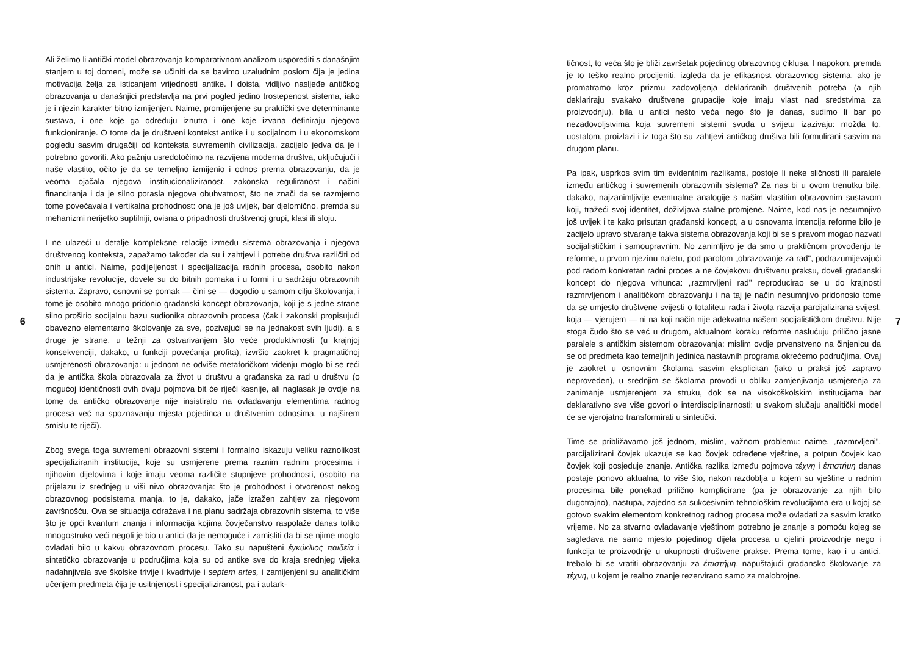6
Ali želimo li antički model obrazovanja komparativnom analizom usporediti s današnjim stanjem u toj domeni, može se učiniti da se bavimo uzaludnim poslom čija je jedina motivacija želja za isticanjem vrijednosti antike. I doista, vidljivo nasljeđe antičkog obrazovanja u današnjici predstavlja na prvi pogled jedino trostepenost sistema, iako je i njezin karakter bitno izmijenjen. Naime, promijenjene su praktički sve determinante sustava, i one koje ga određuju iznutra i one koje izvana definiraju njegovo funkcioniranje. O tome da je društveni kontekst antike i u socijalnom i u ekonomskom pogledu sasvim drugačiji od konteksta suvremenih civilizacija, zacijelo jedva da je i potrebno govoriti. Ako pažnju usredotočimo na razvijena moderna društva, uključujući i naše vlastito, očito je da se temeljno izmijenio i odnos prema obrazovanju, da je veoma ojačala njegova institucionaliziranost, zakonska reguliranost i načini financiranja i da je silno porasla njegova obuhvatnost, što ne znači da se razmjerno tome povećavala i vertikalna prohodnost: ona je još uvijek, bar djelomično, premda su mehanizmi nerijetko suptilniji, ovisna o pripadnosti društvenoj grupi, klasi ili sloju.
I ne ulazeći u detalje kompleksne relacije između sistema obrazovanja i njegova društvenog konteksta, zapažamo također da su i zahtjevi i potrebe društva različiti od onih u antici. Naime, podijeljenost i specijalizacija radnih procesa, osobito nakon industrijske revolucije, dovele su do bitnih pomaka i u formi i u sadržaju obrazovnih sistema. Zapravo, osnovni se pomak — čini se — dogodio u samom cilju školovanja, i tome je osobito mnogo pridonio građanski koncept obrazovanja, koji je s jedne strane silno proširio socijalnu bazu sudionika obrazovnih procesa (čak i zakonski propisujući obavezno elementarno školovanje za sve, pozivajući se na jednakost svih ljudi), a s druge je strane, u težnji za ostvarivanjem što veće produktivnosti (u krajnjoj konsekvenciji, dakako, u funkciji povećanja profita), izvršio zaokret k pragmatičnoj usmjerenosti obrazovanja: u jednom ne odviše metaforičkom viđenju moglo bi se reći da je antička škola obrazovala za život u društvu a građanska za rad u društvu (o mogućoj identičnosti ovih dvaju pojmova bit će riječi kasnije, ali naglasak je ovdje na tome da antičko obrazovanje nije insistiralo na ovladavanju elementima radnog procesa već na spoznavanju mjesta pojedinca u društvenim odnosima, u najširem smislu te riječi).
Zbog svega toga suvremeni obrazovni sistemi i formalno iskazuju veliku raznolikost specijaliziranih institucija, koje su usmjerene prema raznim radnim procesima i njihovim dijelovima i koje imaju veoma različite stupnjeve prohodnosti, osobito na prijelazu iz srednjeg u viši nivo obrazovanja: što je prohodnost i otvorenost nekog obrazovnog podsistema manja, to je, dakako, jače izražen zahtjev za njegovom završnošću. Ova se situacija odražava i na planu sadržaja obrazovnih sistema, to više što je opći kvantum znanja i informacija kojima čovječanstvo raspolaže danas toliko mnogostruko veći negoli je bio u antici da je nemoguće i zamisliti da bi se njime moglo ovladati bilo u kakvu obrazovnom procesu. Tako su napušteni ἐγκύκλιος παιδεία i sintetičko obrazovanje u područjima koja su od antike sve do kraja srednjeg vijeka nadahnjivala sve školske trivije i kvadrivije i septem artes, i zamijenjeni su analitičkim učenjem predmeta čija je usitnjenost i specijaliziranost, pa i autark-
tičnost, to veća što je bliži završetak pojedinog obrazovnog ciklusa. I napokon, premda je to teško realno procijeniti, izgleda da je efikasnost obrazovnog sistema, ako je promatramo kroz prizmu zadovoljenja deklariranih društvenih potreba (a njih deklariraju svakako društvene grupacije koje imaju vlast nad sredstvima za proizvodnju), bila u antici nešto veća nego što je danas, sudimo li bar po nezadovoljstvima koja suvremeni sistemi svuda u svijetu izazivaju: možda to, uostalom, proizlazi i iz toga što su zahtjevi antičkog društva bili formulirani sasvim na drugom planu.
Pa ipak, usprkos svim tim evidentnim razlikama, postoje li neke sličnosti ili paralele između antičkog i suvremenih obrazovnih sistema? Za nas bi u ovom trenutku bile, dakako, najzanimljivije eventualne analogije s našim vlastitim obrazovnim sustavom koji, tražeći svoj identitet, doživljava stalne promjene. Naime, kod nas je nesumnjivo još uvijek i te kako prisutan građanski koncept, a u osnovama intencija reforme bilo je zacijelo upravo stvaranje takva sistema obrazovanja koji bi se s pravom mogao nazvati socijalističkim i samoupravnim. No zanimljivo je da smo u praktičnom provođenju te reforme, u prvom njezinu naletu, pod parolom „obrazovanje za rad", podrazumijevajući pod radom konkretan radni proces a ne čovjekovu društvenu praksu, doveli građanski koncept do njegova vrhunca: „razmrvljeni rad" reproducirao se u do krajnosti razmrvljenom i analitičkom obrazovanju i na taj je način nesumnjivo pridonosio tome da se umjesto društvene svijesti o totalitetu rada i života razvija parcijalizirana svijest, koja — vjerujem — ni na koji način nije adekvatna našem socijalističkom društvu. Nije stoga čudo što se već u drugom, aktualnom koraku reforme naslućuju prilično jasne paralele s antičkim sistemom obrazovanja: mislim ovdje prvenstveno na činjenicu da se od predmeta kao temeljnih jedinica nastavnih programa okrećemo područjima. Ovaj je zaokret u osnovnim školama sasvim eksplicitan (iako u praksi još zapravo neproveden), u srednjim se školama provodi u obliku zamjenjivanja usmjerenja za zanimanje usmjerenjem za struku, dok se na visokoškolskim institucijama bar deklarativno sve više govori o interdisciplinarnosti: u svakom slučaju analitički model će se vjerojatno transformirati u sintetički.
Time se približavamo još jednom, mislim, važnom problemu: naime, „razmrvljeni", parcijalizirani čovjek ukazuje se kao čovjek određene vještine, a potpun čovjek kao čovjek koji posjeduje znanje. Antička razlika između pojmova τέχνη i ἐπιστήμη danas postaje ponovo aktualna, to više što, nakon razdoblja u kojem su vještine u radnim procesima bile ponekad prilično komplicirane (pa je obrazovanje za njih bilo dugotrajno), nastupa, zajedno sa sukcesivnim tehnološkim revolucijama era u kojoj se gotovo svakim elementom konkretnog radnog procesa može ovladati za sasvim kratko vrijeme. No za stvarno ovladavanje vještinom potrebno je znanje s pomoću kojeg se sagledava ne samo mjesto pojedinog dijela procesa u cjelini proizvodnje nego i funkcija te proizvodnje u ukupnosti društvene prakse. Prema tome, kao i u antici, trebalo bi se vratiti obrazovanju za ἐπιστήμη, napuštajući građansko školovanje za τέχνη, u kojem je realno znanje rezervirano samo za malobrojne.
7